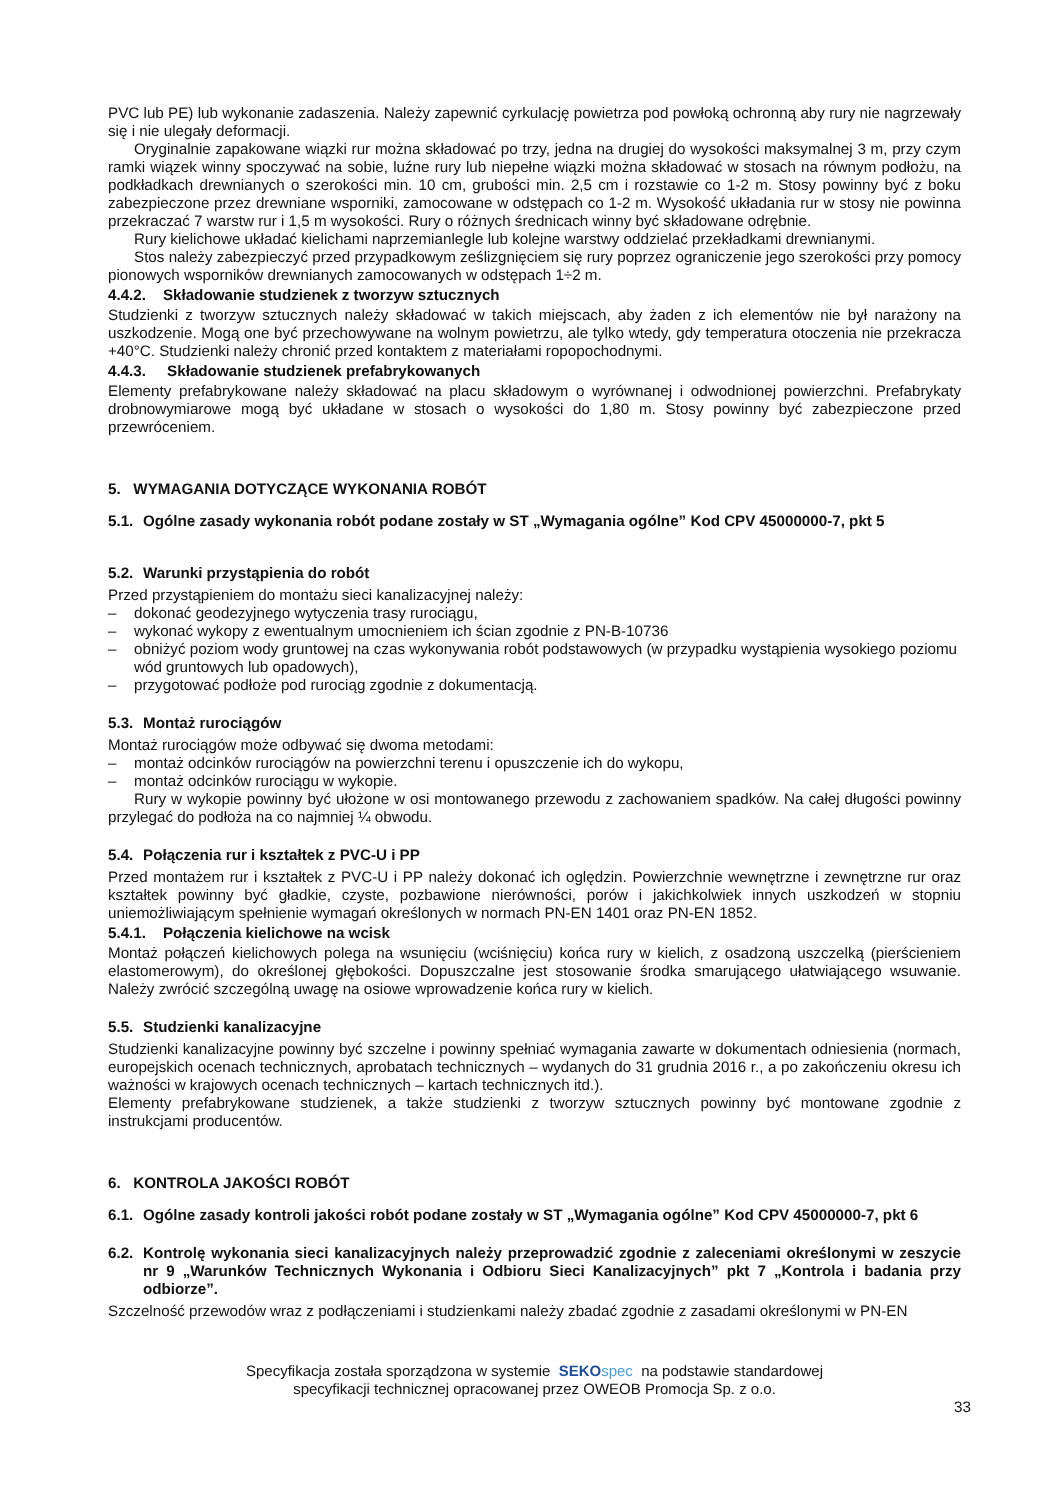PVC lub PE) lub wykonanie zadaszenia. Należy zapewnić cyrkulację powietrza pod powłoką ochronną aby rury nie nagrzewały się i nie ulegały deformacji.
Oryginalnie zapakowane wiązki rur można składować po trzy, jedna na drugiej do wysokości maksymalnej 3 m, przy czym ramki wiązek winny spoczywać na sobie, luźne rury lub niepełne wiązki można składować w stosach na równym podłożu, na podkładkach drewnianych o szerokości min. 10 cm, grubości min. 2,5 cm i rozstawie co 1-2 m. Stosy powinny być z boku zabezpieczone przez drewniane wsporniki, zamocowane w odstępach co 1-2 m. Wysokość układania rur w stosy nie powinna przekraczać 7 warstw rur i 1,5 m wysokości. Rury o różnych średnicach winny być składowane odrębnie.
Rury kielichowe układać kielichami naprzemianlegle lub kolejne warstwy oddzielać przekładkami drewnianymi.
Stos należy zabezpieczyć przed przypadkowym ześlizgnięciem się rury poprzez ograniczenie jego szerokości przy pomocy pionowych wsporników drewnianych zamocowanych w odstępach 1÷2 m.
4.4.2. Składowanie studzienek z tworzyw sztucznych
Studzienki z tworzyw sztucznych należy składować w takich miejscach, aby żaden z ich elementów nie był narażony na uszkodzenie. Mogą one być przechowywane na wolnym powietrzu, ale tylko wtedy, gdy temperatura otoczenia nie przekracza +40°C. Studzienki należy chronić przed kontaktem z materiałami ropopochodnymi.
4.4.3. Składowanie studzienek prefabrykowanych
Elementy prefabrykowane należy składować na placu składowym o wyrównanej i odwodnionej powierzchni. Prefabrykaty drobnowymiarowe mogą być układane w stosach o wysokości do 1,80 m. Stosy powinny być zabezpieczone przed przewróceniem.
5. WYMAGANIA DOTYCZĄCE WYKONANIA ROBÓT
5.1. Ogólne zasady wykonania robót podane zostały w ST „Wymagania ogólne” Kod CPV 45000000-7, pkt 5
5.2. Warunki przystąpienia do robót
Przed przystąpieniem do montażu sieci kanalizacyjnej należy:
– dokonać geodezyjnego wytyczenia trasy rurociągu,
– wykonać wykopy z ewentualnym umocnieniem ich ścian zgodnie z PN-B-10736
– obniżyć poziom wody gruntowej na czas wykonywania robót podstawowych (w przypadku wystąpienia wysokiego poziomu wód gruntowych lub opadowych),
– przygotować podłoże pod rurociąg zgodnie z dokumentacją.
5.3. Montaż rurociągów
Montaż rurociągów może odbywać się dwoma metodami:
– montaż odcinków rurociągów na powierzchni terenu i opuszczenie ich do wykopu,
– montaż odcinków rurociągu w wykopie.
Rury w wykopie powinny być ułożone w osi montowanego przewodu z zachowaniem spadków. Na całej długości powinny przylegać do podłoża na co najmniej ¼ obwodu.
5.4. Połączenia rur i kształtek z PVC-U i PP
Przed montażem rur i kształtek z PVC-U i PP należy dokonać ich oględzin. Powierzchnie wewnętrzne i zewnętrzne rur oraz kształtek powinny być gładkie, czyste, pozbawione nierówności, porów i jakichkolwiek innych uszkodzeń w stopniu uniemożliwiającym spełnienie wymagań określonych w normach PN-EN 1401 oraz PN-EN 1852.
5.4.1. Połączenia kielichowe na wcisk
Montaż połączeń kielichowych polega na wsunięciu (wciśnięciu) końca rury w kielich, z osadzoną uszczelką (pierścieniem elastomerowym), do określonej głębokości. Dopuszczalne jest stosowanie środka smarującego ułatwiającego wsuwanie. Należy zwrócić szczególną uwagę na osiowe wprowadzenie końca rury w kielich.
5.5. Studzienki kanalizacyjne
Studzienki kanalizacyjne powinny być szczelne i powinny spełniać wymagania zawarte w dokumentach odniesienia (normach, europejskich ocenach technicznych, aprobatach technicznych – wydanych do 31 grudnia 2016 r., a po zakończeniu okresu ich ważności w krajowych ocenach technicznych – kartach technicznych itd.).
Elementy prefabrykowane studzienek, a także studzienki z tworzyw sztucznych powinny być montowane zgodnie z instrukcjami producentów.
6. KONTROLA JAKOŚCI ROBÓT
6.1. Ogólne zasady kontroli jakości robót podane zostały w ST „Wymagania ogólne” Kod CPV 45000000-7, pkt 6
6.2. Kontrolę wykonania sieci kanalizacyjnych należy przeprowadzić zgodnie z zaleceniami określonymi w zeszycie nr 9 „Warunków Technicznych Wykonania i Odbioru Sieci Kanalizacyjnych” pkt 7 „Kontrola i badania przy odbiorze”.
Szczelność przewodów wraz z podłączeniami i studzienkami należy zbadać zgodnie z zasadami określonymi w PN-EN
Specyfikacja została sporządzona w systemie SEKO spec na podstawie standardowej
specyfikacji technicznej opracowanej przez OWEOB Promocja Sp. z o.o.
33